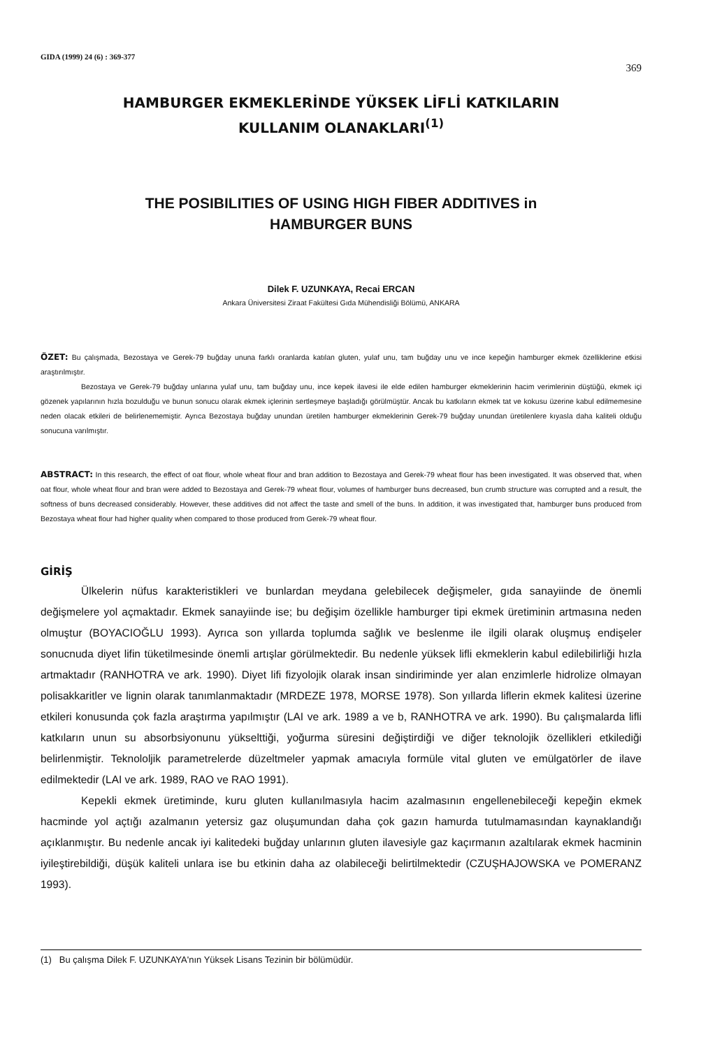GIDA (1999) 24 (6) : 369-377 369
HAMBURGER EKMEKLERİNDE YÜKSEK LİFLİ KATKILARIN
KULLANIM OLANAKLARI<sup>(1)</sup>
THE POSIBILITIES OF USING HIGH FIBER ADDITIVES in
HAMBURGER BUNS
Dilek F. UZUNKAYA, Recai ERCAN
Ankara Üniversitesi Ziraat Fakültesi Gıda Mühendisliği Bölümü, ANKARA
ÖZET: Bu çalışmada, Bezostaya ve Gerek-79 buğday ununa farklı oranlarda katılan gluten, yulaf unu, tam buğday unu ve ince kepeğin hamburger ekmek özelliklerine etkisi araştırılmıştır.
Bezostaya ve Gerek-79 buğday unlarına yulaf unu, tam buğday unu, ince kepek ilavesi ile elde edilen hamburger ekmeklerinin hacim verimlerinin düştüğü, ekmek içi gözenek yapılarının hızla bozulduğu ve bunun sonucu olarak ekmek içlerinin sertleşmeye başladığı görülmüştür. Ancak bu katkıların ekmek tat ve kokusu üzerine kabul edilmemesine neden olacak etkileri de belirlenememiştir. Ayrıca Bezostaya buğday unundan üretilen hamburger ekmeklerinin Gerek-79 buğday unundan üretilenlere kıyasla daha kaliteli olduğu sonucuna varılmıştır.
ABSTRACT: In this research, the effect of oat flour, whole wheat flour and bran addition to Bezostaya and Gerek-79 wheat flour has been investigated. It was observed that, when oat flour, whole wheat flour and bran were added to Bezostaya and Gerek-79 wheat flour, volumes of hamburger buns decreased, bun crumb structure was corrupted and a result, the softness of buns decreased considerably. However, these additives did not affect the taste and smell of the buns. In addition, it was investigated that, hamburger buns produced from Bezostaya wheat flour had higher quality when compared to those produced from Gerek-79 wheat flour.
GİRİŞ
Ülkelerin nüfus karakteristikleri ve bunlardan meydana gelebilecek değişmeler, gıda sanayiinde de önemli değişmelere yol açmaktadır. Ekmek sanayiinde ise; bu değişim özellikle hamburger tipi ekmek üretiminin artmasına neden olmuştur (BOYACIOĞLU 1993). Ayrıca son yıllarda toplumda sağlık ve beslenme ile ilgili olarak oluşmuş endişeler sonucnuda diyet lifin tüketilmesinde önemli artışlar görülmektedir. Bu nedenle yüksek lifli ekmeklerin kabul edilebilirliği hızla artmaktadır (RANHOTRA ve ark. 1990). Diyet lifi fizyolojik olarak insan sindiriminde yer alan enzimlerle hidrolize olmayan polisakkaritler ve lignin olarak tanımlanmaktadır (MRDEZE 1978, MORSE 1978). Son yıllarda liflerin ekmek kalitesi üzerine etkileri konusunda çok fazla araştırma yapılmıştır (LAI ve ark. 1989 a ve b, RANHOTRA ve ark. 1990). Bu çalışmalarda lifli katkıların unun su absorbsiyonunu yükselttiği, yoğurma süresini değiştirdiği ve diğer teknolojik özellikleri etkilediği belirlenmiştir. Teknololjik parametrelerde düzeltmeler yapmak amacıyla formüle vital gluten ve emülgatörler de ilave edilmektedir (LAI ve ark. 1989, RAO ve RAO 1991).
Kepekli ekmek üretiminde, kuru gluten kullanılmasıyla hacim azalmasının engellenebileceği kepeğin ekmek hacminde yol açtığı azalmanın yetersiz gaz oluşumundan daha çok gazın hamurda tutulmamasından kaynaklandığı açıklanmıştır. Bu nedenle ancak iyi kalitedeki buğday unlarının gluten ilavesiyle gaz kaçırmanın azaltılarak ekmek hacminin iyileştirebildiği, düşük kaliteli unlara ise bu etkinin daha az olabileceği belirtilmektedir (CZUŞHAJOWSKA ve POMERANZ 1993).
(1) Bu çalışma Dilek F. UZUNKAYA'nın Yüksek Lisans Tezinin bir bölümüdür.